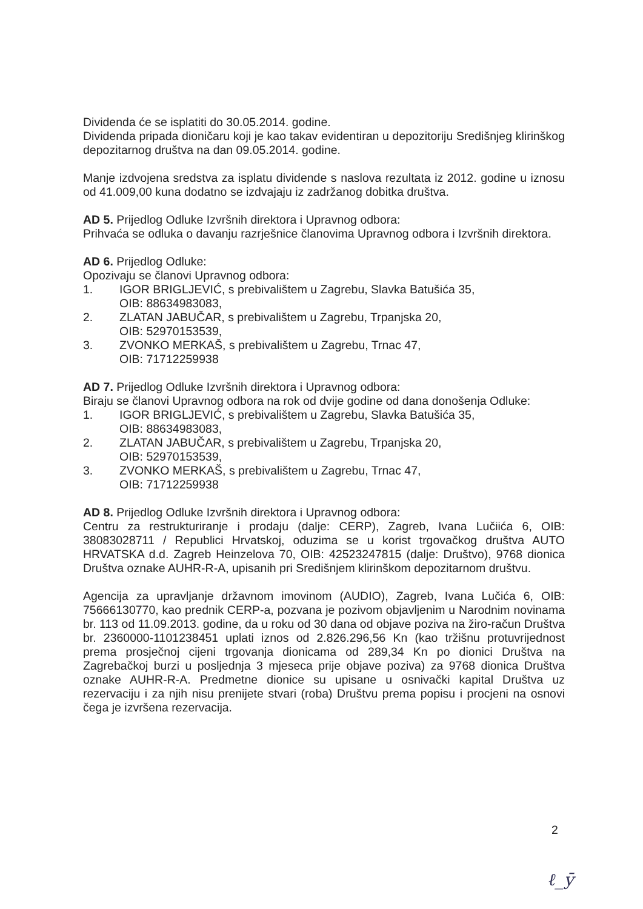Dividenda će se isplatiti do 30.05.2014. godine.
Dividenda pripada dioničaru koji je kao takav evidentiran u depozitoriju Središnjeg klirinškog depozitarnog društva na dan 09.05.2014. godine.
Manje izdvojena sredstva za isplatu dividende s naslova rezultata iz 2012. godine u iznosu od 41.009,00 kuna dodatno se izdvajaju iz zadržanog dobitka društva.
AD 5. Prijedlog Odluke Izvršnih direktora i Upravnog odbora:
Prihvaća se odluka o davanju razrješnice članovima Upravnog odbora i Izvršnih direktora.
AD 6. Prijedlog Odluke:
Opozivaju se članovi Upravnog odbora:
1. IGOR BRIGLJEVIĆ, s prebivalištem u Zagrebu, Slavka Batušića 35,
OIB: 88634983083,
2. ZLATAN JABUČAR, s prebivalištem u Zagrebu, Trpanjska 20,
OIB: 52970153539,
3. ZVONKO MERKAŠ, s prebivalištem u Zagrebu, Trnac 47,
OIB: 71712259938
AD 7. Prijedlog Odluke Izvršnih direktora i Upravnog odbora:
Biraju se članovi Upravnog odbora na rok od dvije godine od dana donošenja Odluke:
1. IGOR BRIGLJEVIĆ, s prebivalištem u Zagrebu, Slavka Batušića 35,
OIB: 88634983083,
2. ZLATAN JABUČAR, s prebivalištem u Zagrebu, Trpanjska 20,
OIB: 52970153539,
3. ZVONKO MERKAŠ, s prebivalištem u Zagrebu, Trnac 47,
OIB: 71712259938
AD 8. Prijedlog Odluke Izvršnih direktora i Upravnog odbora:
Centru za restrukturiranje i prodaju (dalje: CERP), Zagreb, Ivana Lučiića 6, OIB: 38083028711 / Republici Hrvatskoj, oduzima se u korist trgovačkog društva AUTO HRVATSKA d.d. Zagreb Heinzelova 70, OIB: 42523247815 (dalje: Društvo), 9768 dionica Društva oznake AUHR-R-A, upisanih pri Središnjem klirinškom depozitarnom društvu.
Agencija za upravljanje državnom imovinom (AUDIO), Zagreb, Ivana Lučića 6, OIB: 75666130770, kao prednik CERP-a, pozvana je pozivom objavljenim u Narodnim novinama br. 113 od 11.09.2013. godine, da u roku od 30 dana od objave poziva na žiro-račun Društva br. 2360000-1101238451 uplati iznos od 2.826.296,56 Kn (kao tržišnu protuvrijednost prema prosječnoj cijeni trgovanja dionicama od 289,34 Kn po dionici Društva na Zagrebačkoj burzi u posljednja 3 mjeseca prije objave poziva) za 9768 dionica Društva oznake AUHR-R-A. Predmetne dionice su upisane u osnivački kapital Društva uz rezervaciju i za njih nisu prenijete stvari (roba) Društvu prema popisu i procjeni na osnovi čega je izvršena rezervacija.
2
ℓ_ȳ